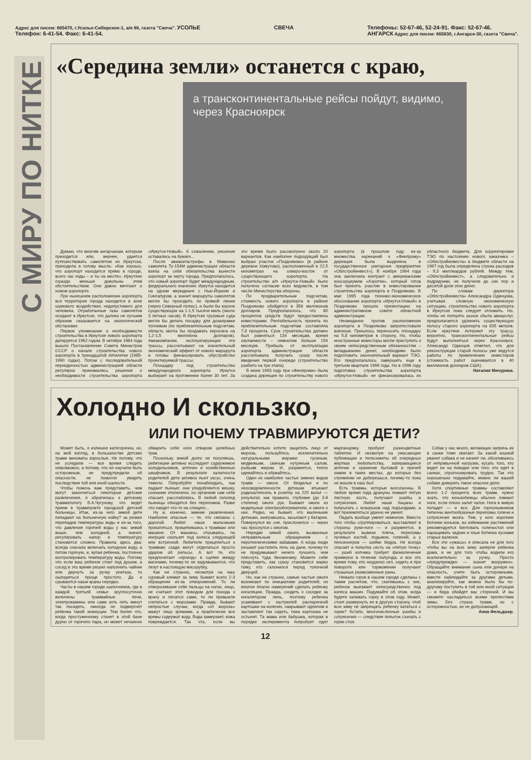Адрес для писем: 665470, г.Усолье-Сибирское-1, а/я 88, газета "Свеча". УСОЛЬЕ
Телефон: 6-41-54. Факс: 6-41-54.
СВЕЧА Телефоны: 52-67-46, 52-24-91. Факс: 52-67-46.
АНГАРСК Адрес для писем: 665830, г.Ангарск-30, газета "Свеча".
С МИРУ ПО НИТКЕ
«Середина земли» останется с краю,
а трансконтинентальные рейсы пойдут, видимо, через Красноярск
Думаю, что многим ангарчанам, которым приходится или, вернее, удается путешествовать самолетом из Иркутска, приходила в голову мысль: «Как хорошо, что аэропорт находится прямо в городе, всего час езды – и ты на месте». Иркутяне гораздо меньше довольны этим обстоятельством. Они давно мечтают о новом аэропорте.
При нынешнем расположении аэропорта вся территория города находится в зоне шумового воздействия, недопустимого для человека. Отработанные газы самолетов оседают в Иркутске, что далеко не лучшим образом сказывается на экологической обстановке.
Первое упоминание о необходимости строительства в Иркутске нового аэропорта датируется 1962 годом. В октябре 1984 года вышло Постановление Совета Министров СССР о начале строительства нового аэропорта в тринадцатой пятилетке (1985-1990 годах). Потом с последовательной периодичностью администрацией области регулярно принимались решения о необходимости строительства аэропорта «Иркутск-Новый». К сожалению, решения оставались на бумаге...
После авиакатастрофы в Мамонах самолета Ту-154М администрация области взяла на себя обязательства вынести аэропорт за черту города. Предполагалось, что новый аэропорт будет международным, федерального значения. Иркутск находится на одном меридиане с Нью-Йорком и Сингапуром, а значит маршруты самолетов могли бы проходить по прямой линии (через Северный полюс), и были бы короче существующих на 1-1,5 тысячи миль (около 3 летных часов). В Иркутске грузовые суда могли бы делать посадку для дозаправки топливом (по приблизительным подсчетам, область могла бы продавать керосина на 1,2-1,5 миллиона долларов). Авиакомпании, эксплуатирующие эти трассы, рассчитывают на значительный экономический эффект от нового маршрута и готовы финансировать обустройство проектируемой трассы.
Площадку под строительство международного аэропорта Иркутск выбирает на протяжении более 30 лет. За это время было рассмотрено около 20 вариантов. Как наиболее подходящий был выбран участок «Поздняково» (в районе деревни Хомутово), расположенный в 22,5 километрах на северо-восток от существующего аэропорта. На строительство а/п «Иркутск-Новый» было получено согласие всех ведомств, в том числе Министерства обороны.
По предварительным подсчетам, стоимость нового аэропорта в районе Поздняково обойдется в 356 миллионов долларов. Предполагалось, что 80 процентов средств будут предоставлены инвесторами. Рентабельность проекта по приблизительным подсчетам составляла 7,8 процента. Срок строительства должен был равняться 134 месяцам, время окупаемости – немногим больше 154 месяцев. Прибыль от эксплуатации аэропорта администрация области рассчитывала получать сразу после введения первой очереди (строительство разбито на три этапа).
В июне 1993 году при «Финпроме» была создана дирекция по строительству нового аэропорта (в прошлом году из-за множества нареканий к «Финпрому» дирекция была выделена в государственное унитарное предприятие «Облстройинвест»). В ноябре 1994 года она заключила контракт с американским консорциумом «Аэротек», который готов был принять участие в инвестировании строительства аэропорта в Поздняково. В мае 1995 года технико-экономическое обоснование аэропорта «Иркутск-Новый» в Поздняково прошло презентацию на административном совете областной администрации.
Неожиданно против расположения аэропорта в Поздняково запротестовали военные. Пришлось переносить площадку на 5,8 километров в сторону. Но, чтобы иностранные инвесторы могли приступить к своим непосредственным обязанностям – вкладыванию денег, необходимо было подготовить окончательный вариант ТЭО. Его предполагалось завершить еще в третьем квартале 1996 года. Но в 1996 году подготовка строительства аэропорта «Иркутск-Новый» не финансировалась из областного бюджета. Для корректировки ТЭО по настоянию нового заказчика – «Облстройинвеста» в бюджете области на 1997 год была определена строка расходов – 9,3 миллиардов рублей. Между тем, «Облстройинвест», а следовательно и подрядчики, не получили до сих пор и десятой доли этих денег.
По словам директора «Облстройинвеста» Александра Одинцова, учитывая сложную экономическую ситуацию, строительство нового аэропорта в Иркутске пока следует отложить. Но, чтобы не потерять рынок сбыта авиауслуг, предполагается удлинить существующую полосу старого аэропорта на 835 метров. Если иркутяне потеряют эту трассу, вероятно, трансконтинентальные рейсы будут выполняться через Красноярск. Александр Одинцов отметил, что для реконструкции старой полосы уже ведутся работы по привлечению инвесторов (стоимость работ оценивается в 40 миллионов долларов США).
Наталия Мичурина.
Холодно И скользко,
ИЛИ ПОЧЕМУ ТРАВМИРУЮТСЯ ДЕТИ?
Может быть, я излишне категорична, но, на мой взгляд, в большинстве детских травм виноваты взрослые. Не потому, что не уследили — все время следить невозможно, а потому, что не научили быть осторожным, не предупредили об опасности, не помогли увидеть последствия той или иной шалости.
Чтобы помочь вам представить, чем могут закончиться некоторые детские развлечения, я обратилась к детскому травматологу В.А.Чугунову, что ведет прием в травмпункте городской детской больницы. Итак, из-за чего зимой дети попадают на больничную койку? за резких перепадов температуры воды и из-за того, что давление горячей воды у нас зимой выше, чем холодной, а значит, регулировать напор и температуру становится сложно. Правила здесь два: всегда сначала включать холодную воду, а потом горячую, и, купая ребенка, постоянно контролировать температуру воды. Потому что если ваш ребенок стоит под душем, а сосед в это время решил наполнить чайник или дернуть за ручку унитаза, то ошпариться проще простого. Да и срываются наши краны нередко.
Часты в нашем городе шапочников, где в каждой третьей семье круглосуточно включены трамвайные печи, электрокамины или сами хоть пять минут так посидеть, никогда не подвергнет ребенка такой экзекуции. Тем более что, когда простуженному станет в этой бане дурно от горячего пара, он может нечаянно обварить себе ноги отваром целебных трав.
Поскольку зимой долго не погуляешь, ребятишки активно исследуют содержимое холодильников, аптечек и хозяйственных шкафчиков. В результате халатности родителей дети активно пьют уксус, очень тяжело. Попробуйте понаблюдать, как падают пьяные: они уподобляются мешку, сознание отключено, но организм сам себя спасает, расслабляясь. В любой гололед пьяницы обходятся без переломов. Разве что наедет что-то на спящего...
Ну и, конечно, зимние развлечения. Наиболее опасные — те, что связаны с дорогой. Любят наши мальчишки прокатиться, прицепившись к трамваю или машине. От машины, отрываясь, по инерции скользят под колеса следующей или встречной. Любители прицепиться к трамваю сзади могут отделаться просто ударом об рельсы. А вот те, кто предпочитает «проезд» в сцепке между вагонами, почему-то не задумываются, что лезут в настоящую мясорубку,
Как ни странно, несмотря на наш суровый климат за зиму бывает всего 2-3 обращения из-за отморожений. То ли отморозившие себе пальцы на ногах, лицо, не считают этот поводом для похода к врачу и лечатся сами, то ли привыкли считаться с морозами. Правда, бывают непростые случаи, когда «от мороза» мажут лицо кремами, а практически все кремы содержат воду. Вода замерзает, кожа повреждается. Так что, если вы действительно хотите защитить лицо от мороза, пользуйтесь исключительно натуральными жирами: гусиным, медвежьим, свиным нутряным салом, рыбьим жиром. И, разумеется, тепло одевайтесь и обувайтесь.
Один из наиболее частых зимних видов травм — ожоги. От безделья и по неосведомленности детишки втыкают радиоштепсель в розетку на 220 вольт — результат, как правило, глубокие (до 3-й степени) ожоги рук. Бывают ожоги из модельные электрообогреватели, и ожоги о них. Редко, но бывает, что маленькие детишки, заигравшись, засыпают у батареи. Повернулся во сне, прислонился — через час проснулся с ожогом.
Нередки зимой ожоги, вызванные неправильным обращением с пиротехническими забавами. А когда люди решают растопить печь на даче, почему-то не придумывают ничего лучшего, чем плеснуть туда бензинчику. Можете себе представить, как сразу становится жарко тому, кто склонился перед топочной дверцей.
Но, как ни странно, самые частые ожоги возникают по инициативе родителей, из вполне благих намерений сделать ребенку ингаляцию. Правда, сходить к соседке за ингалятором лень, поэтому ребенка усаживают с кастрюлей распаренной картошки на коленях, накрывают одеялом и заставляют так сидеть, пока картошка не остынет. Та мама или бабушка, которая в порядке эксперимента попробует едят марганцовку, пробуют разноцветные таблетки. И несмотря на ужасающие публикации и телесюжеты об очередных жертвах любопытства, запирающиеся аптечки и хранение бытовой и прочей химии в таких местах, до которых без стремянки не доберешься, почему-то пока не вошли в наш быт.
Есть травмы, которые всесезонны. В любое время года драчуны ломают пятую пястную кость, получают ушибы и сотрясения. Любят наши пацаны и попрыгать с козырьков над подъездами, а вот приземляться удачно не умеют.
Падать вообще умеют немногие. Вместо того чтобы сгруппироваться, выставляют в стороны руки-ноги — и разумеется, в результате вывихи плеча, переломы лучевых костей, лодыжек, голеней, а у пенсионеров — шейки бедра. Не всегда спасает и попытка сесть на «пятую точку» — ушиб копчика требует физиолечения примерно в течение полугода, и все это время тому, кто неудачно сел, сидеть и при повороте или торможении получают страшные размозженные раны.
Немало горок в нашем городе сделаны с таким расчетом, что, скатившись с них, ребенок выезжает непосредственно под колеса машин. Подумайте об этом, когда будете заливать горку в этом году. Может, стоит развернуть ее в другую сторону, чтоб всю зиму не запрещать ребенку кататься с горки? Кстати, многочисленные ушибы и сотрясения — следствие попыток съехать с горки стоя.
Собак у нас много, желающих запрячь их в санки тоже хватает. За какой кошкой рванет собака и не начнет ли, обозлившись от непривычной нагрузки, кусать того, кто ведет ее на поводке или того, кто едет в санках, спрогнозировать трудно. Так что хорошенько подумайте, можно ли вашей собаке доверить такое опасное дело.
Хотя спортивные травмы составляют всего 1-2 процента всех травм, нужно знать, что конькобежцы обычно ломают ноги, если плохо залит каток. Нога в живую попадет — и все. Для горнолыжников типичны винтообразные переломы голени и сотрясения мозга. Тем, у кого короткие ботинки коньков, во избежание растяжений рекомендуется бинтовать голеностоп или наращивать задник и язык ботинка кусками старых валенок.
Все эти «ужасы» я описала не для того чтобы вы на всю зиму заперли ребенка дома, и не для того чтобы водили его исключительно за ручку. Просто «предупрежден — значит вооружен». Обращайте внимание сына или дочери на опасность, учите быть осторожными, вместе наблюдайте за другими детьми, анализируйте, как можно было бы по-другому поступить в той или иной ситуации — и беда обойдет вас стороной. И вы сможете насладиться всеми прелестями зимы. Без страха травм, но с осторожностью, их не допускающей.
Анна Фельдшер.
12